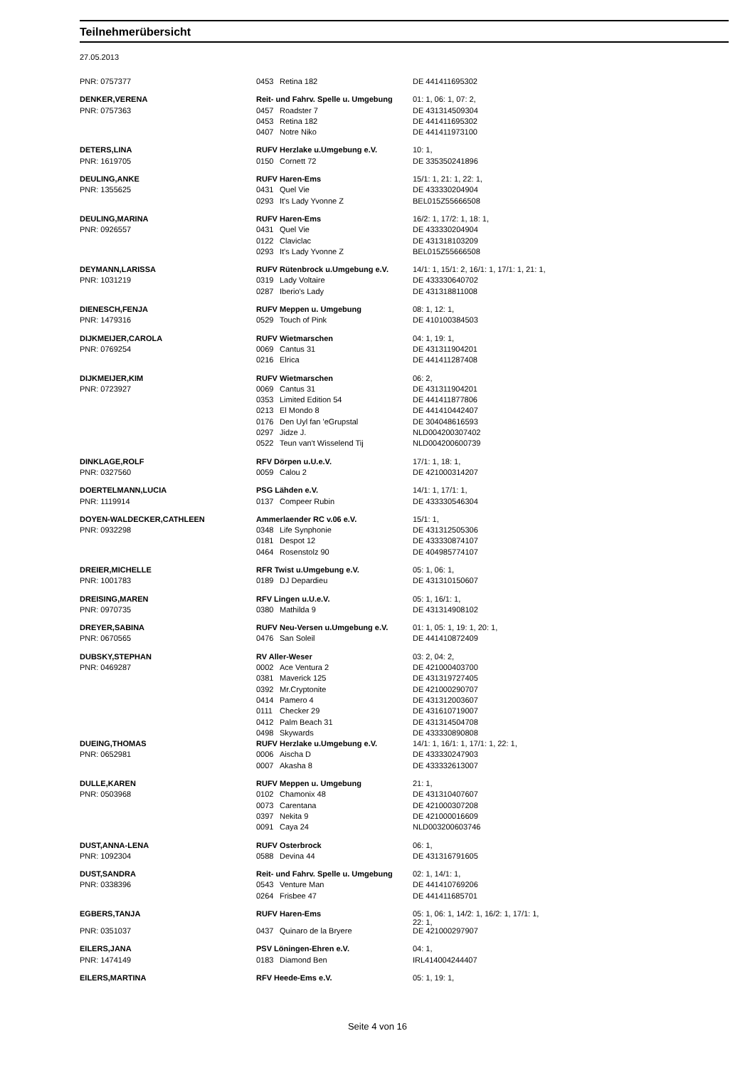Teilnehmerübersicht
27.05.2013
| PNR: 0757377 | 0453 | Retina 182 | DE 441411695302 |
| DENKER,VERENA | Reit- und Fahrv. Spelle u. Umgebung | | 01: 1, 06: 1, 07: 2, |
| PNR: 0757363 | 0457 | Roadster 7 | DE 431314509304 |
| | 0453 | Retina 182 | DE 441411695302 |
| | 0407 | Notre Niko | DE 441411973100 |
| DETERS,LINA | RUFV Herzlake u.Umgebung e.V. | | 10: 1, |
| PNR: 1619705 | 0150 | Cornett 72 | DE 335350241896 |
| DEULING,ANKE | RUFV Haren-Ems | | 15/1: 1, 21: 1, 22: 1, |
| PNR: 1355625 | 0431 | Quel Vie | DE 433330204904 |
| | 0293 | It's Lady Yvonne Z | BEL015Z55666508 |
| DEULING,MARINA | RUFV Haren-Ems | | 16/2: 1, 17/2: 1, 18: 1, |
| PNR: 0926557 | 0431 | Quel Vie | DE 433330204904 |
| | 0122 | Claviclac | DE 431318103209 |
| | 0293 | It's Lady Yvonne Z | BEL015Z55666508 |
| DEYMANN,LARISSA | RUFV Rütenbrock u.Umgebung e.V. | | 14/1: 1, 15/1: 2, 16/1: 1, 17/1: 1, 21: 1, |
| PNR: 1031219 | 0319 | Lady Voltaire | DE 433330640702 |
| | 0287 | Iberio's Lady | DE 431318811008 |
| DIENESCH,FENJA | RUFV Meppen u. Umgebung | | 08: 1, 12: 1, |
| PNR: 1479316 | 0529 | Touch of Pink | DE 410100384503 |
| DIJKMEIJER,CAROLA | RUFV Wietmarschen | | 04: 1, 19: 1, |
| PNR: 0769254 | 0069 | Cantus 31 | DE 431311904201 |
| | 0216 | Elrica | DE 441411287408 |
| DIJKMEIJER,KIM | RUFV Wietmarschen | | 06: 2, |
| PNR: 0723927 | 0069 | Cantus 31 | DE 431311904201 |
| | 0353 | Limited Edition 54 | DE 441411877806 |
| | 0213 | El Mondo 8 | DE 441410442407 |
| | 0176 | Den Uyl fan 'eGrupstal | DE 304048616593 |
| | 0297 | Jidze J. | NLD004200307402 |
| | 0522 | Teun van't Wisselend Tij | NLD004200600739 |
| DINKLAGE,ROLF | RFV Dörpen u.U.e.V. | | 17/1: 1, 18: 1, |
| PNR: 0327560 | 0059 | Calou 2 | DE 421000314207 |
| DOERTELMANN,LUCIA | PSG Lähden e.V. | | 14/1: 1, 17/1: 1, |
| PNR: 1119914 | 0137 | Compeer Rubin | DE 433330546304 |
| DOYEN-WALDECKER,CATHLEEN | Ammerlaender RC v.06 e.V. | | 15/1: 1, |
| PNR: 0932298 | 0348 | Life Synphonie | DE 431312505306 |
| | 0181 | Despot 12 | DE 433330874107 |
| | 0464 | Rosenstolz 90 | DE 404985774107 |
| DREIER,MICHELLE | RFR Twist u.Umgebung e.V. | | 05: 1, 06: 1, |
| PNR: 1001783 | 0189 | DJ Depardieu | DE 431310150607 |
| DREISING,MAREN | RFV Lingen u.U.e.V. | | 05: 1, 16/1: 1, |
| PNR: 0970735 | 0380 | Mathilda 9 | DE 431314908102 |
| DREYER,SABINA | RUFV Neu-Versen u.Umgebung e.V. | | 01: 1, 05: 1, 19: 1, 20: 1, |
| PNR: 0670565 | 0476 | San Soleil | DE 441410872409 |
| DUBSKY,STEPHAN | RV Aller-Weser | | 03: 2, 04: 2, |
| PNR: 0469287 | 0002 | Ace Ventura 2 | DE 421000403700 |
| | 0381 | Maverick 125 | DE 431319727405 |
| | 0392 | Mr.Cryptonite | DE 421000290707 |
| | 0414 | Pamero 4 | DE 431312003607 |
| | 0111 | Checker 29 | DE 431610719007 |
| | 0412 | Palm Beach 31 | DE 431314504708 |
| | 0498 | Skywards | DE 433330890808 |
| DUEING,THOMAS | RUFV Herzlake u.Umgebung e.V. | | 14/1: 1, 16/1: 1, 17/1: 1, 22: 1, |
| PNR: 0652981 | 0006 | Aischa D | DE 433330247903 |
| | 0007 | Akasha 8 | DE 433332613007 |
| DULLE,KAREN | RUFV Meppen u. Umgebung | | 21: 1, |
| PNR: 0503968 | 0102 | Chamonix 48 | DE 431310407607 |
| | 0073 | Carentana | DE 421000307208 |
| | 0397 | Nekita 9 | DE 421000016609 |
| | 0091 | Caya 24 | NLD003200603746 |
| DUST,ANNA-LENA | RUFV Osterbrock | | 06: 1, |
| PNR: 1092304 | 0588 | Devina 44 | DE 431316791605 |
| DUST,SANDRA | Reit- und Fahrv. Spelle u. Umgebung | | 02: 1, 14/1: 1, |
| PNR: 0338396 | 0543 | Venture Man | DE 441410769206 |
| | 0264 | Frisbee 47 | DE 441411685701 |
| EGBERS,TANJA | RUFV Haren-Ems | | 05: 1, 06: 1, 14/2: 1, 16/2: 1, 17/1: 1, 22: 1, |
| PNR: 0351037 | 0437 | Quinaro de la Bryere | DE 421000297907 |
| EILERS,JANA | PSV Löningen-Ehren e.V. | | 04: 1, |
| PNR: 1474149 | 0183 | Diamond Ben | IRL414004244407 |
| EILERS,MARTINA | RFV Heede-Ems e.V. | | 05: 1, 19: 1, |
Seite 4 von 16